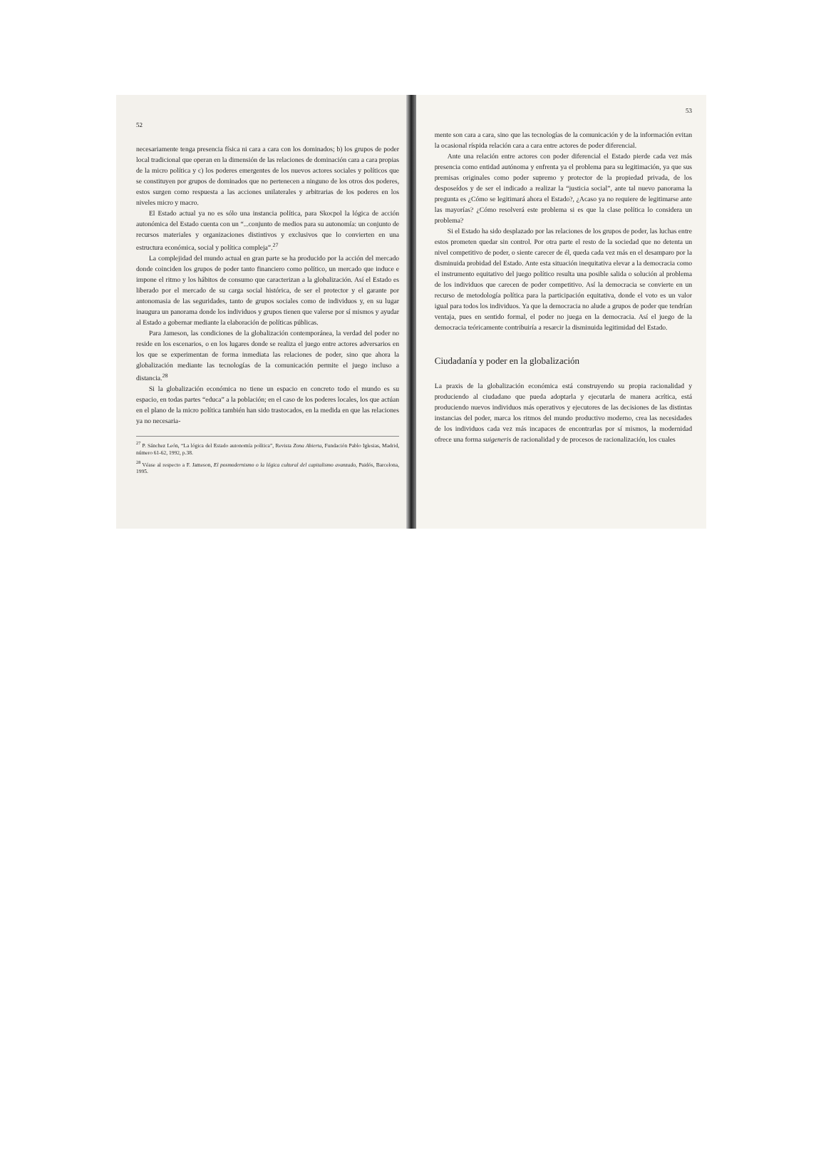52
necesariamente tenga presencia física ni cara a cara con los dominados; b) los grupos de poder local tradicional que operan en la dimensión de las relaciones de dominación cara a cara propias de la micro política y c) los poderes emergentes de los nuevos actores sociales y políticos que se constituyen por grupos de dominados que no pertenecen a ninguno de los otros dos poderes, estos surgen como respuesta a las acciones unilaterales y arbitrarias de los poderes en los niveles micro y macro.
El Estado actual ya no es sólo una instancia política, para Skocpol la lógica de acción autonómica del Estado cuenta con un “...conjunto de medios para su autonomía: un conjunto de recursos materiales y organizaciones distintivos y exclusivos que lo convierten en una estructura económica, social y política compleja”.<sup>27</sup>
La complejidad del mundo actual en gran parte se ha producido por la acción del mercado donde coinciden los grupos de poder tanto financiero como político, un mercado que induce e impone el ritmo y los hábitos de consumo que caracterizan a la globalización. Así el Estado es liberado por el mercado de su carga social histórica, de ser el protector y el garante por antonomasia de las seguridades, tanto de grupos sociales como de individuos y, en su lugar inaugura un panorama donde los individuos y grupos tienen que valerse por sí mismos y ayudar al Estado a gobernar mediante la elaboración de políticas públicas.
Para Jameson, las condiciones de la globalización contemporánea, la verdad del poder no reside en los escenarios, o en los lugares donde se realiza el juego entre actores adversarios en los que se experimentan de forma inmediata las relaciones de poder, sino que ahora la globalización mediante las tecnologías de la comunicación permite el juego incluso a distancia.<sup>28</sup>
Si la globalización económica no tiene un espacio en concreto todo el mundo es su espacio, en todas partes “educa” a la población; en el caso de los poderes locales, los que actúan en el plano de la micro política también han sido trastocados, en la medida en que las relaciones ya no necesaria-
<sup>27</sup> P. Sánchez León, “La lógica del Estado autonomía política”, Revista Zona Abierta, Fundación Pablo Iglesias, Madrid, número 61-62, 1992, p.38.
<sup>28</sup> Véase al respecto a F. Jameson, El posmodernismo o la lógica cultural del capitalismo avanzado, Paidós, Barcelona, 1995.
53
mente son cara a cara, sino que las tecnologías de la comunicación y de la información evitan la ocasional ríspida relación cara a cara entre actores de poder diferencial.
Ante una relación entre actores con poder diferencial el Estado pierde cada vez más presencia como entidad autónoma y enfrenta ya el problema para su legitimación, ya que sus premisas originales como poder supremo y protector de la propiedad privada, de los desposeídos y de ser el indicado a realizar la “justicia social”, ante tal nuevo panorama la pregunta es ¿Cómo se legitimará ahora el Estado?, ¿Acaso ya no requiere de legitimarse ante las mayorías? ¿Cómo resolverá este problema si es que la clase política lo considera un problema?
Si el Estado ha sido desplazado por las relaciones de los grupos de poder, las luchas entre estos prometen quedar sin control. Por otra parte el resto de la sociedad que no detenta un nivel competitivo de poder, o siente carecer de él, queda cada vez más en el desamparo por la disminuida probidad del Estado. Ante esta situación inequitativa elevar a la democracia como el instrumento equitativo del juego político resulta una posible salida o solución al problema de los individuos que carecen de poder competitivo. Así la democracia se convierte en un recurso de metodología política para la participación equitativa, donde el voto es un valor igual para todos los individuos. Ya que la democracia no alude a grupos de poder que tendrían ventaja, pues en sentido formal, el poder no juega en la democracia. Así el juego de la democracia teóricamente contribuiría a resarcir la disminuida legitimidad del Estado.
Ciudadanía y poder en la globalización
La praxis de la globalización económica está construyendo su propia racionalidad y produciendo al ciudadano que pueda adoptarla y ejecutarla de manera acrítica, está produciendo nuevos individuos más operativos y ejecutores de las decisiones de las distintas instancias del poder, marca los ritmos del mundo productivo moderno, crea las necesidades de los individuos cada vez más incapaces de encontrarlas por sí mismos, la modernidad ofrece una forma suigeneris de racionalidad y de procesos de racionalización, los cuales